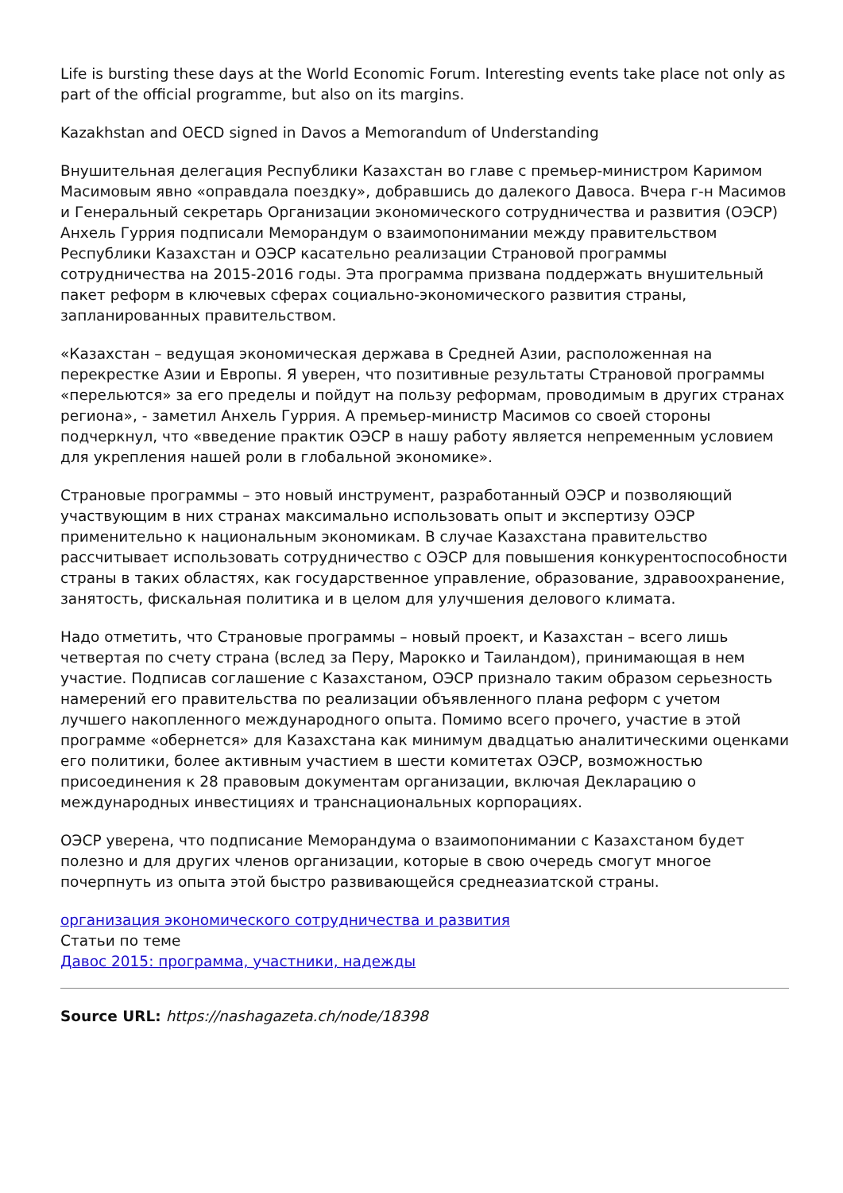Life is bursting these days at the World Economic Forum. Interesting events take place not only as part of the official programme, but also on its margins.
Kazakhstan and OECD signed in Davos a Memorandum of Understanding
Внушительная делегация Республики Казахстан во главе с премьер-министром Каримом Масимовым явно «оправдала поездку», добравшись до далекого Давоса. Вчера г-н Масимов и Генеральный секретарь Организации экономического сотрудничества и развития (ОЭСР) Анхель Гуррия подписали Меморандум о взаимопонимании между правительством Республики Казахстан и ОЭСР касательно реализации Страновой программы сотрудничества на 2015-2016 годы. Эта программа призвана поддержать внушительный пакет реформ в ключевых сферах социально-экономического развития страны, запланированных правительством.
«Казахстан – ведущая экономическая держава в Средней Азии, расположенная на перекрестке Азии и Европы. Я уверен, что позитивные результаты Страновой программы «перельются» за его пределы и пойдут на пользу реформам, проводимым в других странах региона», - заметил Анхель Гуррия. А премьер-министр Масимов со своей стороны подчеркнул, что «введение практик ОЭСР в нашу работу является непременным условием для укрепления нашей роли в глобальной экономике».
Страновые программы – это новый инструмент, разработанный ОЭСР и позволяющий участвующим в них странах максимально использовать опыт и экспертизу ОЭСР применительно к национальным экономикам. В случае Казахстана правительство рассчитывает использовать сотрудничество с ОЭСР для повышения конкурентоспособности страны в таких областях, как государственное управление, образование, здравоохранение, занятость, фискальная политика и в целом для улучшения делового климата.
Надо отметить, что Страновые программы – новый проект, и Казахстан – всего лишь четвертая по счету страна (вслед за Перу, Марокко и Таиландом), принимающая в нем участие. Подписав соглашение с Казахстаном, ОЭСР признало таким образом серьезность намерений его правительства по реализации объявленного плана реформ с учетом лучшего накопленного международного опыта. Помимо всего прочего, участие в этой программе «обернется» для Казахстана как минимум двадцатью аналитическими оценками его политики, более активным участием в шести комитетах ОЭСР, возможностью присоединения к 28 правовым документам организации, включая Декларацию о международных инвестициях и транснациональных корпорациях.
ОЭСР уверена, что подписание Меморандума о взаимопонимании с Казахстаном будет полезно и для других членов организации, которые в свою очередь смогут многое почерпнуть из опыта этой быстро развивающейся среднеазиатской страны.
организация экономического сотрудничества и развития
Статьи по теме
Давос 2015: программа, участники, надежды
Source URL: https://nashagazeta.ch/node/18398